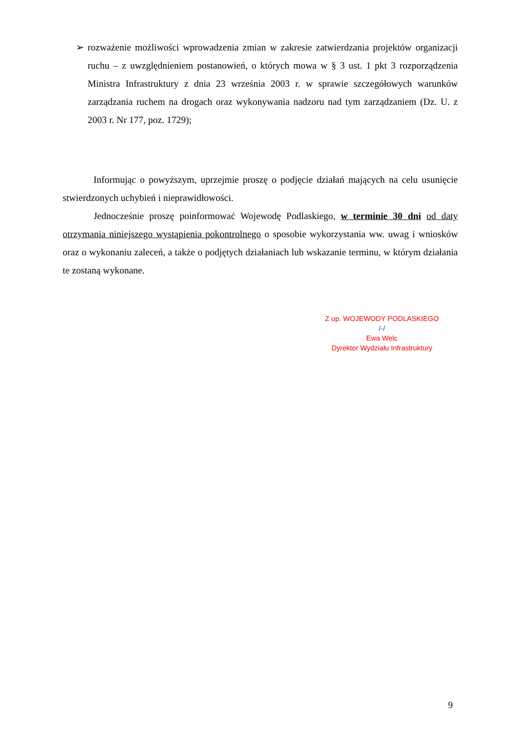➢
rozważenie możliwości wprowadzenia zmian w zakresie zatwierdzania projektów organizacji ruchu – z uwzględnieniem postanowień, o których mowa w § 3 ust. 1 pkt 3 rozporządzenia Ministra Infrastruktury z dnia 23 września 2003 r. w sprawie szczegółowych warunków zarządzania ruchem na drogach oraz wykonywania nadzoru nad tym zarządzaniem (Dz. U. z 2003 r. Nr 177, poz. 1729);
Informując o powyższym, uprzejmie proszę o podjęcie działań mających na celu usunięcie stwierdzonych uchybień i nieprawidłowości.
Jednocześnie proszę poinformować Wojewodę Podlaskiego, w terminie 30 dni od daty otrzymania niniejszego wystąpienia pokontrolnego o sposobie wykorzystania ww. uwag i wniosków oraz o wykonaniu zaleceń, a także o podjętych działaniach lub wskazanie terminu, w którym działania te zostaną wykonane.
Z up. WOJEWODY PODLASKIEGO
/-/
Ewa Welc
Dyrektor Wydziału Infrastruktury
9